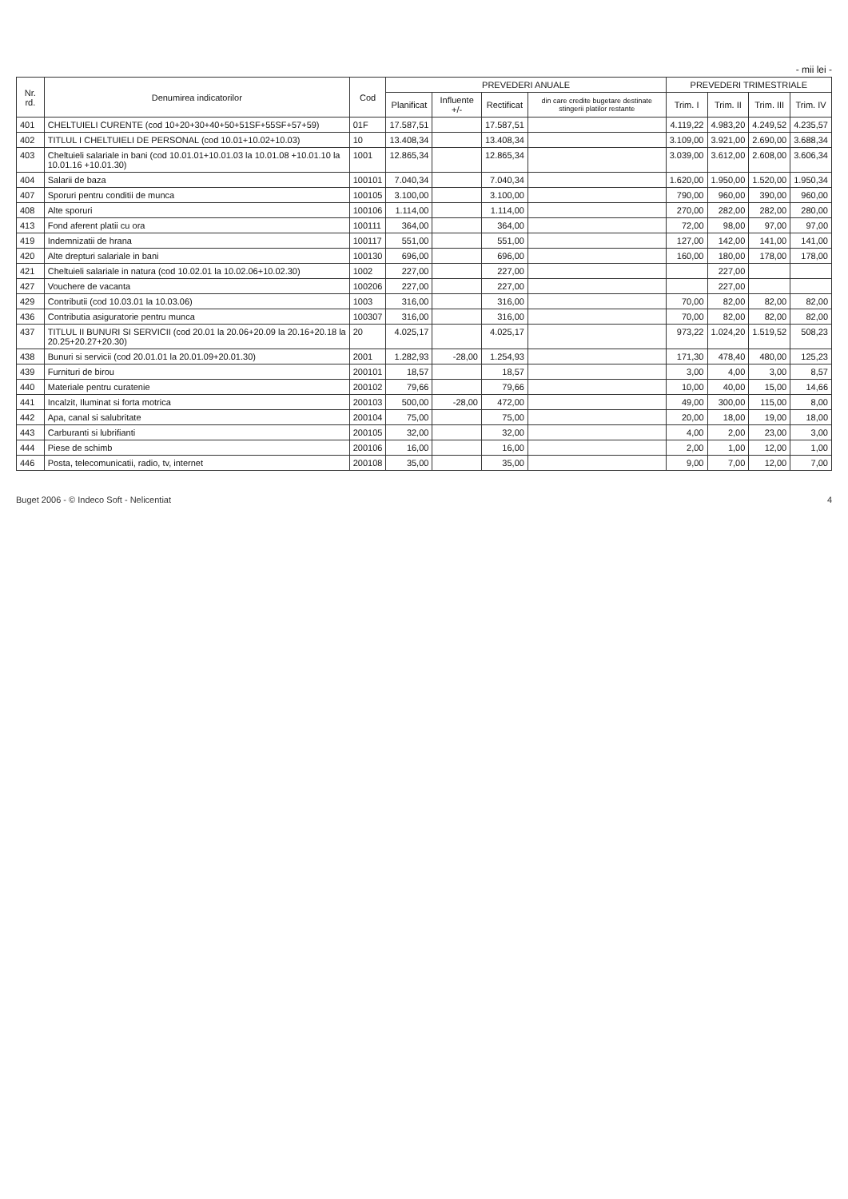- mii lei -
| Nr. rd. | Denumirea indicatorilor | Cod | PREVEDERI ANUALE | | | | PREVEDERI TRIMESTRIALE | | | |
| --- | --- | --- | --- | --- | --- | --- | --- | --- | --- | --- |
| | | | Planificat | Influente +/- | Rectificat | din care credite bugetare destinate stingerii platilor restante | Trim. I | Trim. II | Trim. III | Trim. IV |
| 401 | CHELTUIELI CURENTE (cod 10+20+30+40+50+51SF+55SF+57+59) | 01F | 17.587,51 | | 17.587,51 | | 4.119,22 | 4.983,20 | 4.249,52 | 4.235,57 |
| 402 | TITLUL I CHELTUIELI DE PERSONAL (cod 10.01+10.02+10.03) | 10 | 13.408,34 | | 13.408,34 | | 3.109,00 | 3.921,00 | 2.690,00 | 3.688,34 |
| 403 | Cheltuieli salariale in bani (cod 10.01.01+10.01.03 la 10.01.08 +10.01.10 la 10.01.16 +10.01.30) | 1001 | 12.865,34 | | 12.865,34 | | 3.039,00 | 3.612,00 | 2.608,00 | 3.606,34 |
| 404 | Salarii de baza | 100101 | 7.040,34 | | 7.040,34 | | 1.620,00 | 1.950,00 | 1.520,00 | 1.950,34 |
| 407 | Sporuri pentru conditii de munca | 100105 | 3.100,00 | | 3.100,00 | | 790,00 | 960,00 | 390,00 | 960,00 |
| 408 | Alte sporuri | 100106 | 1.114,00 | | 1.114,00 | | 270,00 | 282,00 | 282,00 | 280,00 |
| 413 | Fond aferent platii cu ora | 100111 | 364,00 | | 364,00 | | 72,00 | 98,00 | 97,00 | 97,00 |
| 419 | Indemnizatii de hrana | 100117 | 551,00 | | 551,00 | | 127,00 | 142,00 | 141,00 | 141,00 |
| 420 | Alte drepturi salariale in bani | 100130 | 696,00 | | 696,00 | | 160,00 | 180,00 | 178,00 | 178,00 |
| 421 | Cheltuieli salariale in natura (cod 10.02.01 la 10.02.06+10.02.30) | 1002 | 227,00 | | 227,00 | | | 227,00 | | |
| 427 | Vouchere de vacanta | 100206 | 227,00 | | 227,00 | | | 227,00 | | |
| 429 | Contributii (cod 10.03.01 la 10.03.06) | 1003 | 316,00 | | 316,00 | | 70,00 | 82,00 | 82,00 | 82,00 |
| 436 | Contributia asiguratorie pentru munca | 100307 | 316,00 | | 316,00 | | 70,00 | 82,00 | 82,00 | 82,00 |
| 437 | TITLUL II BUNURI SI SERVICII (cod 20.01 la 20.06+20.09 la 20.16+20.18 la 20.25+20.27+20.30) | 20 | 4.025,17 | | 4.025,17 | | 973,22 | 1.024,20 | 1.519,52 | 508,23 |
| 438 | Bunuri si servicii (cod 20.01.01 la 20.01.09+20.01.30) | 2001 | 1.282,93 | -28,00 | 1.254,93 | | 171,30 | 478,40 | 480,00 | 125,23 |
| 439 | Furnituri de birou | 200101 | 18,57 | | 18,57 | | 3,00 | 4,00 | 3,00 | 8,57 |
| 440 | Materiale pentru curatenie | 200102 | 79,66 | | 79,66 | | 10,00 | 40,00 | 15,00 | 14,66 |
| 441 | Incalzit, Iluminat si forta motrica | 200103 | 500,00 | -28,00 | 472,00 | | 49,00 | 300,00 | 115,00 | 8,00 |
| 442 | Apa, canal si salubritate | 200104 | 75,00 | | 75,00 | | 20,00 | 18,00 | 19,00 | 18,00 |
| 443 | Carburanti si lubrifianti | 200105 | 32,00 | | 32,00 | | 4,00 | 2,00 | 23,00 | 3,00 |
| 444 | Piese de schimb | 200106 | 16,00 | | 16,00 | | 2,00 | 1,00 | 12,00 | 1,00 |
| 446 | Posta, telecomunicatii, radio, tv, internet | 200108 | 35,00 | | 35,00 | | 9,00 | 7,00 | 12,00 | 7,00 |
Buget 2006 - © Indeco Soft - Nelicentiat 4